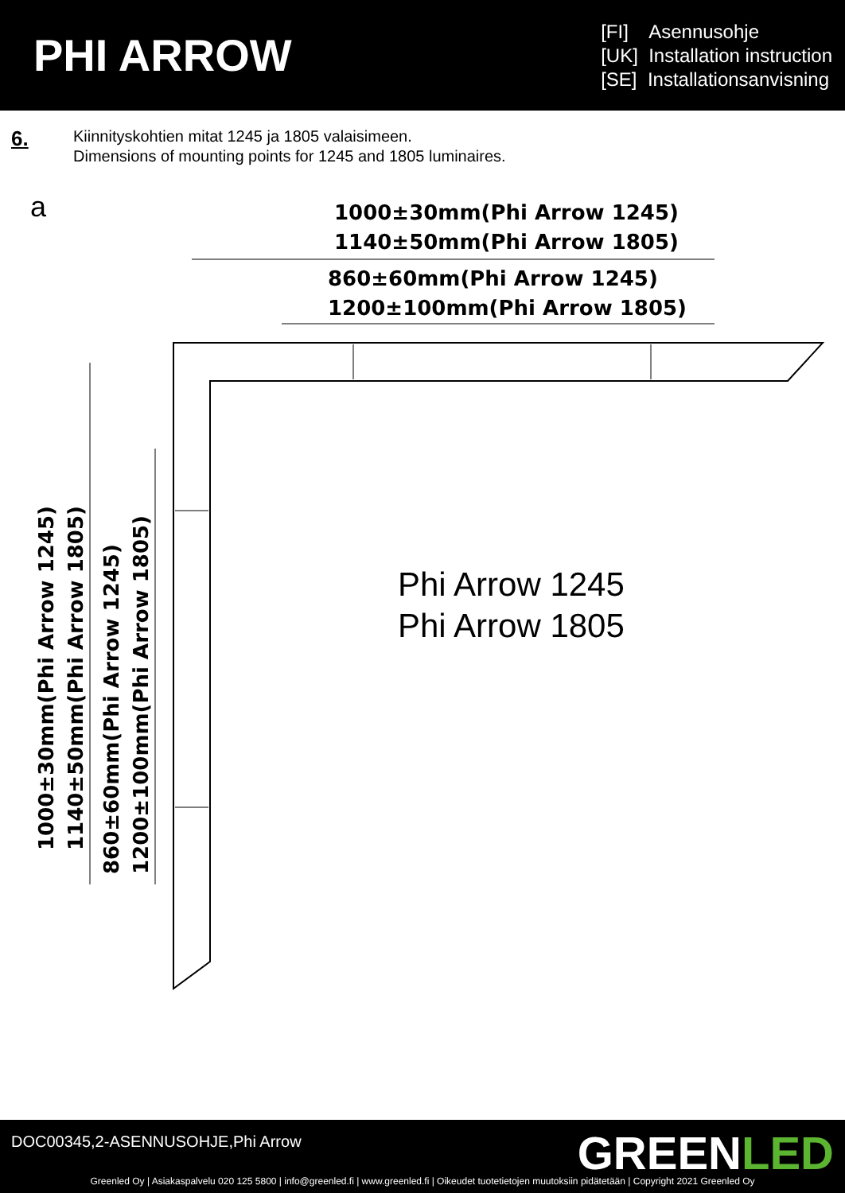PHI ARROW
[FI] Asennusohje
[UK] Installation instruction
[SE] Installationsanvisning
6.
Kiinnityskohtien mitat 1245 ja 1805 valaisimeen.
Dimensions of mounting points for 1245 and 1805 luminaires.
a
1000±30mm(Phi Arrow 1245)
1140±50mm(Phi Arrow 1805)
860±60mm(Phi Arrow 1245)
1200±100mm(Phi Arrow 1805)
1000±30mm(Phi Arrow 1245)
1140±50mm(Phi Arrow 1805)
860±60mm(Phi Arrow 1245)
1200±100mm(Phi Arrow 1805)
Phi Arrow 1245
Phi Arrow 1805
DOC00345,2-ASENNUSOHJE,Phi Arrow
GREENLED
Greenled Oy | Asiakaspalvelu 020 125 5800 | info@greenled.fi | www.greenled.fi | Oikeudet tuotetietojen muutoksiin pidätetään | Copyright 2021 Greenled Oy